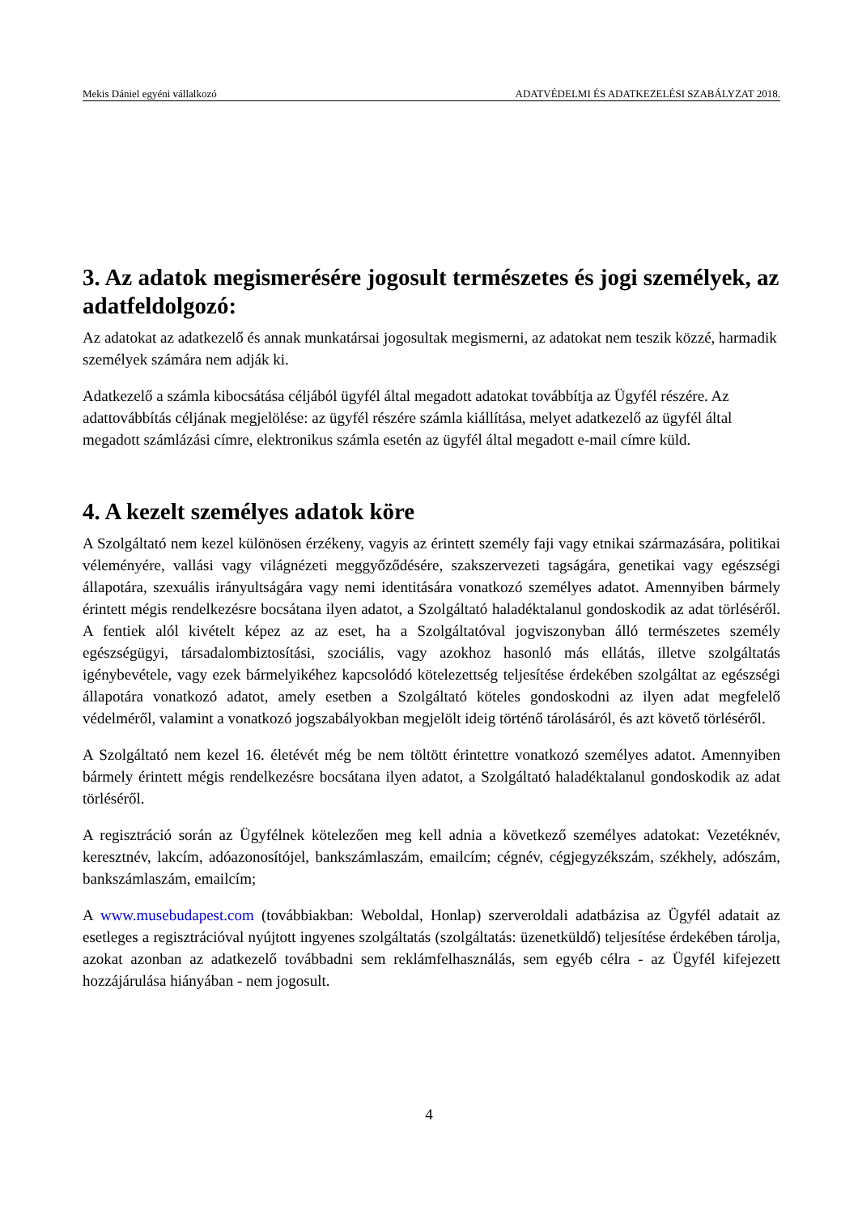Mekis Dániel egyéni vállalkozó ADATVÉDELMI ÉS ADATKEZELÉSI SZABÁLYZAT 2018.
3. Az adatok megismerésére jogosult természetes és jogi személyek, az adatfeldolgozó:
Az adatokat az adatkezelő és annak munkatársai jogosultak megismerni, az adatokat nem teszik közzé, harmadik személyek számára nem adják ki.
Adatkezelő a számla kibocsátása céljából ügyfél által megadott adatokat továbbítja az Ügyfél részére. Az adattovábbítás céljának megjelölése: az ügyfél részére számla kiállítása, melyet adatkezelő az ügyfél által megadott számlázási címre, elektronikus számla esetén az ügyfél által megadott e-mail címre küld.
4. A kezelt személyes adatok köre
A Szolgáltató nem kezel különösen érzékeny, vagyis az érintett személy faji vagy etnikai származására, politikai véleményére, vallási vagy világnézeti meggyőződésére, szakszervezeti tagságára, genetikai vagy egészségi állapotára, szexuális irányultságára vagy nemi identitására vonatkozó személyes adatot. Amennyiben bármely érintett mégis rendelkezésre bocsátana ilyen adatot, a Szolgáltató haladéktalanul gondoskodik az adat törléséről. A fentiek alól kivételt képez az az eset, ha a Szolgáltatóval jogviszonyban álló természetes személy egészségügyi, társadalombiztosítási, szociális, vagy azokhoz hasonló más ellátás, illetve szolgáltatás igénybevétele, vagy ezek bármelyikéhez kapcsolódó kötelezettség teljesítése érdekében szolgáltat az egészségi állapotára vonatkozó adatot, amely esetben a Szolgáltató köteles gondoskodni az ilyen adat megfelelő védelméről, valamint a vonatkozó jogszabályokban megjelölt ideig történő tárolásáról, és azt követő törléséről.
A Szolgáltató nem kezel 16. életévét még be nem töltött érintettre vonatkozó személyes adatot. Amennyiben bármely érintett mégis rendelkezésre bocsátana ilyen adatot, a Szolgáltató haladéktalanul gondoskodik az adat törléséről.
A regisztráció során az Ügyfélnek kötelezően meg kell adnia a következő személyes adatokat: Vezetéknév, keresztnév, lakcím, adóazonosítójel, bankszámlaszám, emailcím; cégnév, cégjegyzékszám, székhely, adószám, bankszámlaszám, emailcím;
A www.musebudapest.com (továbbiakban: Weboldal, Honlap) szerveroldali adatbázisa az Ügyfél adatait az esetleges a regisztrációval nyújtott ingyenes szolgáltatás (szolgáltatás: üzenetküldő) teljesítése érdekében tárolja, azokat azonban az adatkezelő továbbadni sem reklámfelhasználás, sem egyéb célra - az Ügyfél kifejezett hozzájárulása hiányában - nem jogosult.
4